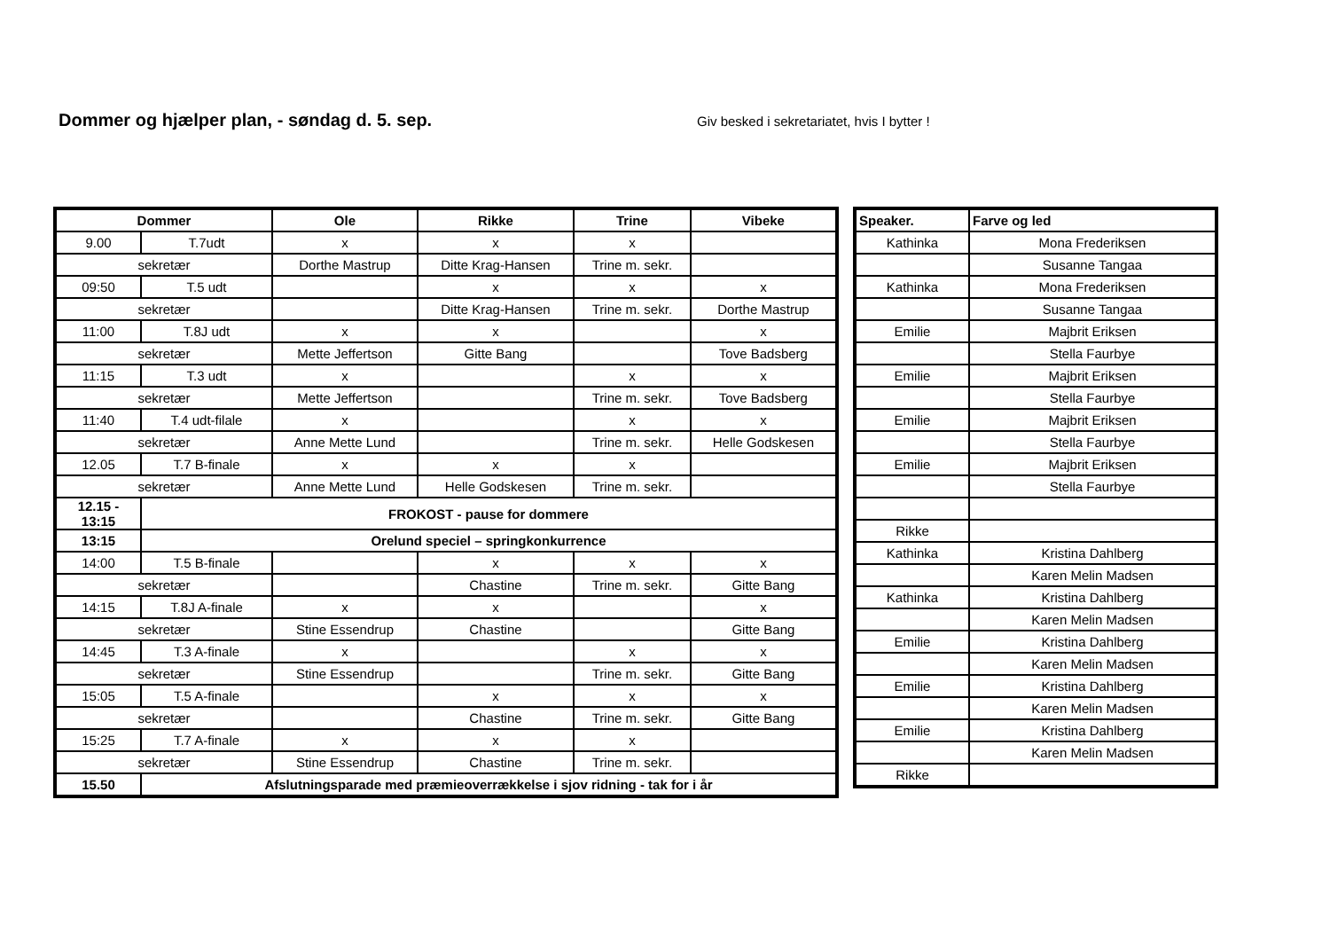Dommer og hjælper plan, - søndag d. 5. sep.
Giv besked i sekretariatet, hvis I bytter !
| Dommer | | Ole | Rikke | Trine | Vibeke |
| --- | --- | --- | --- | --- | --- |
| 9.00 | T.7udt | x | x | x | |
| sekretær | | Dorthe Mastrup | Ditte Krag-Hansen | Trine m. sekr. | |
| 09:50 | T.5 udt | | x | x | x |
| sekretær | | | Ditte Krag-Hansen | Trine m. sekr. | Dorthe Mastrup |
| 11:00 | T.8J udt | x | x | | x |
| sekretær | | Mette Jeffertson | Gitte Bang | | Tove Badsberg |
| 11:15 | T.3 udt | x | | x | x |
| sekretær | | Mette Jeffertson | | Trine m. sekr. | Tove Badsberg |
| 11:40 | T.4 udt-filale | x | | x | x |
| sekretær | | Anne Mette Lund | | Trine m. sekr. | Helle Godskesen |
| 12.05 | T.7 B-finale | x | x | x | |
| sekretær | | Anne Mette Lund | Helle Godskesen | Trine m. sekr. | |
| 12.15 - 13:15 | FROKOST - pause for dommere | | | | |
| 13:15 | Orelund speciel – springkonkurrence | | | | |
| 14:00 | T.5 B-finale | | x | x | x |
| sekretær | | | Chastine | Trine m. sekr. | Gitte Bang |
| 14:15 | T.8J A-finale | x | x | | x |
| sekretær | | Stine Essendrup | Chastine | | Gitte Bang |
| 14:45 | T.3 A-finale | x | | x | x |
| sekretær | | Stine Essendrup | | Trine m. sekr. | Gitte Bang |
| 15:05 | T.5 A-finale | | x | x | x |
| sekretær | | | Chastine | Trine m. sekr. | Gitte Bang |
| 15:25 | T.7 A-finale | x | x | x | |
| sekretær | | Stine Essendrup | Chastine | Trine m. sekr. | |
| 15.50 | Afslutningsparade med præmieoverrækkelse i sjov ridning - tak for i år | | | | |
| Speaker. | Farve og led |
| --- | --- |
| Kathinka | Mona Frederiksen |
| | Susanne Tangaa |
| Kathinka | Mona Frederiksen |
| | Susanne Tangaa |
| Emilie | Majbrit Eriksen |
| | Stella Faurbye |
| Emilie | Majbrit Eriksen |
| | Stella Faurbye |
| Emilie | Majbrit Eriksen |
| | Stella Faurbye |
| Emilie | Majbrit Eriksen |
| | Stella Faurbye |
| Rikke | |
| Kathinka | Kristina Dahlberg |
| | Karen Melin Madsen |
| Kathinka | Kristina Dahlberg |
| | Karen Melin Madsen |
| Emilie | Kristina Dahlberg |
| | Karen Melin Madsen |
| Emilie | Kristina Dahlberg |
| | Karen Melin Madsen |
| Emilie | Kristina Dahlberg |
| | Karen Melin Madsen |
| Rikke | |